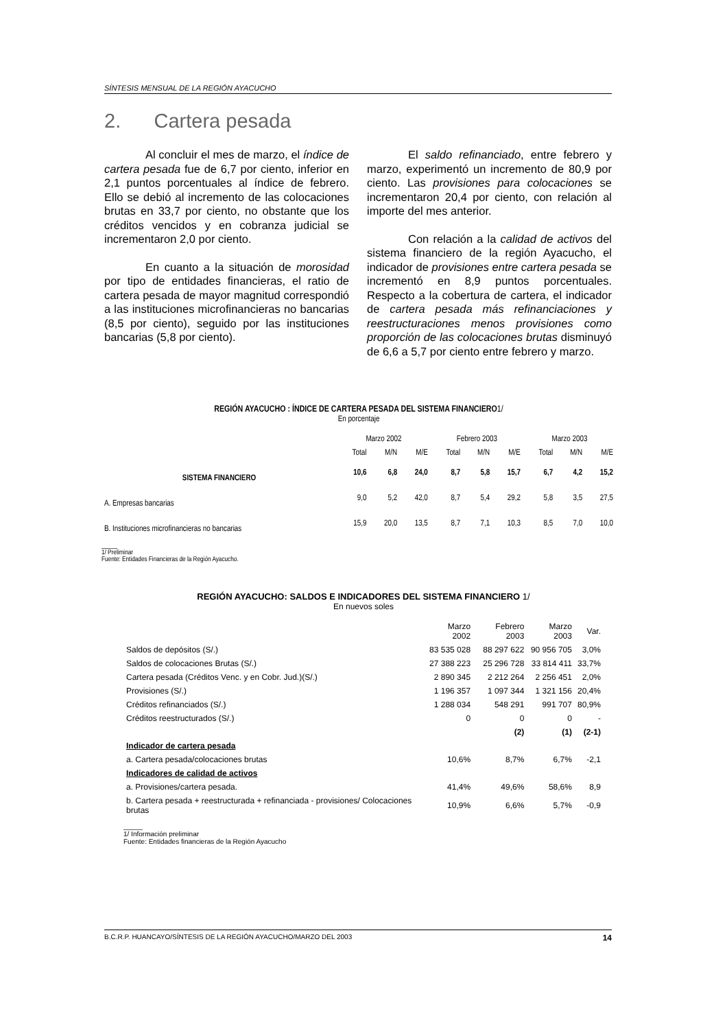SÍNTESIS MENSUAL DE LA REGIÓN AYACUCHO
2. Cartera pesada
Al concluir el mes de marzo, el índice de cartera pesada fue de 6,7 por ciento, inferior en 2,1 puntos porcentuales al índice de febrero. Ello se debió al incremento de las colocaciones brutas en 33,7 por ciento, no obstante que los créditos vencidos y en cobranza judicial se incrementaron 2,0 por ciento.
En cuanto a la situación de morosidad por tipo de entidades financieras, el ratio de cartera pesada de mayor magnitud correspondió a las instituciones microfinancieras no bancarias (8,5 por ciento), seguido por las instituciones bancarias (5,8 por ciento).
El saldo refinanciado, entre febrero y marzo, experimentó un incremento de 80,9 por ciento. Las provisiones para colocaciones se incrementaron 20,4 por ciento, con relación al importe del mes anterior.
Con relación a la calidad de activos del sistema financiero de la región Ayacucho, el indicador de provisiones entre cartera pesada se incrementó en 8,9 puntos porcentuales. Respecto a la cobertura de cartera, el indicador de cartera pesada más refinanciaciones y reestructuraciones menos provisiones como proporción de las colocaciones brutas disminuyó de 6,6 a 5,7 por ciento entre febrero y marzo.
REGIÓN AYACUCHO : ÍNDICE DE CARTERA PESADA DEL SISTEMA FINANCIERO1/
En porcentaje
| | Marzo 2002 | | | Febrero 2003 | | | Marzo 2003 | | |
| | Total | M/N | M/E | Total | M/N | M/E | Total | M/N | M/E |
| SISTEMA FINANCIERO | 10,6 | 6,8 | 24,0 | 8,7 | 5,8 | 15,7 | 6,7 | 4,2 | 15,2 |
| A. Empresas bancarias | 9,0 | 5,2 | 42,0 | 8,7 | 5,4 | 29,2 | 5,8 | 3,5 | 27,5 |
| B. Instituciones microfinancieras no bancarias | 15,9 | 20,0 | 13,5 | 8,7 | 7,1 | 10,3 | 8,5 | 7,0 | 10,0 |
_____
1/ Preliminar
Fuente: Entidades Financieras de la Región Ayacucho.
REGIÓN AYACUCHO: SALDOS E INDICADORES DEL SISTEMA FINANCIERO 1/
En nuevos soles
| | Marzo 2002 | Febrero 2003 | Marzo 2003 | Var. |
| --- | --- | --- | --- | --- |
| Saldos de depósitos (S/.) | 83 535 028 | 88 297 622 | 90 956 705 | 3,0% |
| Saldos de colocaciones Brutas (S/.) | 27 388 223 | 25 296 728 | 33 814 411 | 33,7% |
| Cartera pesada (Créditos Venc. y en Cobr. Jud.)(S/.) | 2 890 345 | 2 212 264 | 2 256 451 | 2,0% |
| Provisiones (S/.) | 1 196 357 | 1 097 344 | 1 321 156 | 20,4% |
| Créditos refinanciados (S/.) | 1 288 034 | 548 291 | 991 707 | 80,9% |
| Créditos reestructurados (S/.) | 0 | 0 | 0 | - |
| | | (2) | (1) | (2-1) |
| Indicador de cartera pesada | | | | |
| a. Cartera pesada/colocaciones brutas | 10,6% | 8,7% | 6,7% | -2,1 |
| Indicadores de calidad de activos | | | | |
| a. Provisiones/cartera pesada. | 41,4% | 49,6% | 58,6% | 8,9 |
| b. Cartera pesada + reestructurada + refinanciada - provisiones/ Colocaciones brutas | 10,9% | 6,6% | 5,7% | -0,9 |
_____
1/ Información preliminar
Fuente: Entidades financieras de la Región Ayacucho
B.C.R.P. HUANCAYO/SÍNTESIS DE LA REGIÓN AYACUCHO/MARZO DEL 2003 14